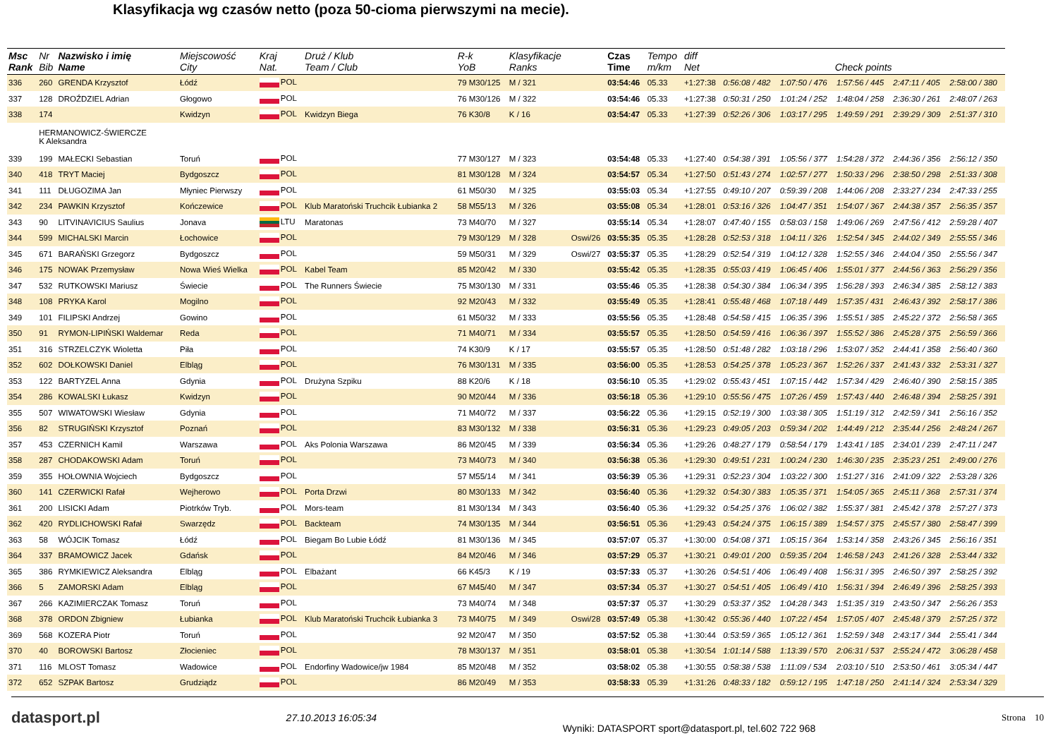Klasyfikacja wg czasów netto (poza 50-cioma pierwszymi na mecie).
| Msc Rank | Nr Bib | Nazwisko i imię Name | Miejscowość City | Kraj Nat. | Druż / Klub Team / Club | R-k YoB | Klasyfikacje Ranks | | Czas Time | Tempo m/km | diff Net | Check points | | | | |
| --- | --- | --- | --- | --- | --- | --- | --- | --- | --- | --- | --- | --- | --- | --- | --- | --- |
| 336 | 260 | GRENDA Krzysztof | Łódź | POL | | 79 M30/125 | M / 321 | | 03:54:46 | 05.33 | +1:27:38 | 0:56:08 / 482 | 1:07:50 / 476 | 1:57:56 / 445 | 2:47:11 / 405 | 2:58:00 / 380 |
| 337 | 128 | DROŹDZIEL Adrian | Głogowo | POL | | 76 M30/126 | M / 322 | | 03:54:46 | 05.33 | +1:27:38 | 0:50:31 / 250 | 1:01:24 / 252 | 1:48:04 / 258 | 2:36:30 / 261 | 2:48:07 / 263 |
| 338 | 174 | | Kwidzyn | POL | Kwidzyn Biega | 76 K30/8 | K / 16 | | 03:54:47 | 05.33 | +1:27:39 | 0:52:26 / 306 | 1:03:17 / 295 | 1:49:59 / 291 | 2:39:29 / 309 | 2:51:37 / 310 |
| | HERMANOWICZ-ŚWIERCZE K Aleksandra | | | | | | | | | | | | | | | |
| 339 | 199 | MAŁECKI Sebastian | Toruń | POL | | 77 M30/127 | M / 323 | | 03:54:48 | 05.33 | +1:27:40 | 0:54:38 / 391 | 1:05:56 / 377 | 1:54:28 / 372 | 2:44:36 / 356 | 2:56:12 / 350 |
| 340 | 418 | TRYT Maciej | Bydgoszcz | POL | | 81 M30/128 | M / 324 | | 03:54:57 | 05.34 | +1:27:50 | 0:51:43 / 274 | 1:02:57 / 277 | 1:50:33 / 296 | 2:38:50 / 298 | 2:51:33 / 308 |
| 341 | 111 | DŁUGOZIMA Jan | Młyniec Pierwszy | POL | | 61 M50/30 | M / 325 | | 03:55:03 | 05.34 | +1:27:55 | 0:49:10 / 207 | 0:59:39 / 208 | 1:44:06 / 208 | 2:33:27 / 234 | 2:47:33 / 255 |
| 342 | 234 | PAWKIN Krzysztof | Kończewice | POL | Klub Maratoński Truchcik Łubianka 2 | 58 M55/13 | M / 326 | | 03:55:08 | 05.34 | +1:28:01 | 0:53:16 / 326 | 1:04:47 / 351 | 1:54:07 / 367 | 2:44:38 / 357 | 2:56:35 / 357 |
| 343 | 90 | LITVINAVICIUS Saulius | Jonava | LTU | Maratonas | 73 M40/70 | M / 327 | | 03:55:14 | 05.34 | +1:28:07 | 0:47:40 / 155 | 0:58:03 / 158 | 1:49:06 / 269 | 2:47:56 / 412 | 2:59:28 / 407 |
| 344 | 599 | MICHALSKI Marcin | Łochowice | POL | | 79 M30/129 | M / 328 | Oswi/26 | 03:55:35 | 05.35 | +1:28:28 | 0:52:53 / 318 | 1:04:11 / 326 | 1:52:54 / 345 | 2:44:02 / 349 | 2:55:55 / 346 |
| 345 | 671 | BARAŃSKI Grzegorz | Bydgoszcz | POL | | 59 M50/31 | M / 329 | Oswi/27 | 03:55:37 | 05.35 | +1:28:29 | 0:52:54 / 319 | 1:04:12 / 328 | 1:52:55 / 346 | 2:44:04 / 350 | 2:55:56 / 347 |
| 346 | 175 | NOWAK Przemysław | Nowa Wieś Wielka | POL | Kabel Team | 85 M20/42 | M / 330 | | 03:55:42 | 05.35 | +1:28:35 | 0:55:03 / 419 | 1:06:45 / 406 | 1:55:01 / 377 | 2:44:56 / 363 | 2:56:29 / 356 |
| 347 | 532 | RUTKOWSKI Mariusz | Świecie | POL | The Runners Świecie | 75 M30/130 | M / 331 | | 03:55:46 | 05.35 | +1:28:38 | 0:54:30 / 384 | 1:06:34 / 395 | 1:56:28 / 393 | 2:46:34 / 385 | 2:58:12 / 383 |
| 348 | 108 | PRYKA Karol | Mogilno | POL | | 92 M20/43 | M / 332 | | 03:55:49 | 05.35 | +1:28:41 | 0:55:48 / 468 | 1:07:18 / 449 | 1:57:35 / 431 | 2:46:43 / 392 | 2:58:17 / 386 |
| 349 | 101 | FILIPSKI Andrzej | Gowino | POL | | 61 M50/32 | M / 333 | | 03:55:56 | 05.35 | +1:28:48 | 0:54:58 / 415 | 1:06:35 / 396 | 1:55:51 / 385 | 2:45:22 / 372 | 2:56:58 / 365 |
| 350 | 91 | RYMON-LIPIŃSKI Waldemar | Reda | POL | | 71 M40/71 | M / 334 | | 03:55:57 | 05.35 | +1:28:50 | 0:54:59 / 416 | 1:06:36 / 397 | 1:55:52 / 386 | 2:45:28 / 375 | 2:56:59 / 366 |
| 351 | 316 | STRZELCZYK Wioletta | Piła | POL | | 74 K30/9 | K / 17 | | 03:55:57 | 05.35 | +1:28:50 | 0:51:48 / 282 | 1:03:18 / 296 | 1:53:07 / 352 | 2:44:41 / 358 | 2:56:40 / 360 |
| 352 | 602 | DOŁKOWSKI Daniel | Elbląg | POL | | 76 M30/131 | M / 335 | | 03:56:00 | 05.35 | +1:28:53 | 0:54:25 / 378 | 1:05:23 / 367 | 1:52:26 / 337 | 2:41:43 / 332 | 2:53:31 / 327 |
| 353 | 122 | BARTYZEL Anna | Gdynia | POL | Drużyna Szpiku | 88 K20/6 | K / 18 | | 03:56:10 | 05.35 | +1:29:02 | 0:55:43 / 451 | 1:07:15 / 442 | 1:57:34 / 429 | 2:46:40 / 390 | 2:58:15 / 385 |
| 354 | 286 | KOWALSKI Łukasz | Kwidzyn | POL | | 90 M20/44 | M / 336 | | 03:56:18 | 05.36 | +1:29:10 | 0:55:56 / 475 | 1:07:26 / 459 | 1:57:43 / 440 | 2:46:48 / 394 | 2:58:25 / 391 |
| 355 | 507 | WIWATOWSKI Wiesław | Gdynia | POL | | 71 M40/72 | M / 337 | | 03:56:22 | 05.36 | +1:29:15 | 0:52:19 / 300 | 1:03:38 / 305 | 1:51:19 / 312 | 2:42:59 / 341 | 2:56:16 / 352 |
| 356 | 82 | STRUGIŃSKI Krzysztof | Poznań | POL | | 83 M30/132 | M / 338 | | 03:56:31 | 05.36 | +1:29:23 | 0:49:05 / 203 | 0:59:34 / 202 | 1:44:49 / 212 | 2:35:44 / 256 | 2:48:24 / 267 |
| 357 | 453 | CZERNICH Kamil | Warszawa | POL | Aks Polonia Warszawa | 86 M20/45 | M / 339 | | 03:56:34 | 05.36 | +1:29:26 | 0:48:27 / 179 | 0:58:54 / 179 | 1:43:41 / 185 | 2:34:01 / 239 | 2:47:11 / 247 |
| 358 | 287 | CHODAKOWSKI Adam | Toruń | POL | | 73 M40/73 | M / 340 | | 03:56:38 | 05.36 | +1:29:30 | 0:49:51 / 231 | 1:00:24 / 230 | 1:46:30 / 235 | 2:35:23 / 251 | 2:49:00 / 276 |
| 359 | 355 | HOŁOWNIA Wojciech | Bydgoszcz | POL | | 57 M55/14 | M / 341 | | 03:56:39 | 05.36 | +1:29:31 | 0:52:23 / 304 | 1:03:22 / 300 | 1:51:27 / 316 | 2:41:09 / 322 | 2:53:28 / 326 |
| 360 | 141 | CZERWICKI Rafał | Wejherowo | POL | Porta Drzwi | 80 M30/133 | M / 342 | | 03:56:40 | 05.36 | +1:29:32 | 0:54:30 / 383 | 1:05:35 / 371 | 1:54:05 / 365 | 2:45:11 / 368 | 2:57:31 / 374 |
| 361 | 200 | LISICKI Adam | Piotrków Tryb. | POL | Mors-team | 81 M30/134 | M / 343 | | 03:56:40 | 05.36 | +1:29:32 | 0:54:25 / 376 | 1:06:02 / 382 | 1:55:37 / 381 | 2:45:42 / 378 | 2:57:27 / 373 |
| 362 | 420 | RYDLICHOWSKI Rafał | Swarzędz | POL | Backteam | 74 M30/135 | M / 344 | | 03:56:51 | 05.36 | +1:29:43 | 0:54:24 / 375 | 1:06:15 / 389 | 1:54:57 / 375 | 2:45:57 / 380 | 2:58:47 / 399 |
| 363 | 58 | WÓJCIK Tomasz | Łódź | POL | Biegam Bo Lubie Łódź | 81 M30/136 | M / 345 | | 03:57:07 | 05.37 | +1:30:00 | 0:54:08 / 371 | 1:05:15 / 364 | 1:53:14 / 358 | 2:43:26 / 345 | 2:56:16 / 351 |
| 364 | 337 | BRAMOWICZ Jacek | Gdańsk | POL | | 84 M20/46 | M / 346 | | 03:57:29 | 05.37 | +1:30:21 | 0:49:01 / 200 | 0:59:35 / 204 | 1:46:58 / 243 | 2:41:26 / 328 | 2:53:44 / 332 |
| 365 | 386 | RYMKIEWICZ Aleksandra | Elbląg | POL | Elbażant | 66 K45/3 | K / 19 | | 03:57:33 | 05.37 | +1:30:26 | 0:54:51 / 406 | 1:06:49 / 408 | 1:56:31 / 395 | 2:46:50 / 397 | 2:58:25 / 392 |
| 366 | 5 | ZAMORSKI Adam | Elbląg | POL | | 67 M45/40 | M / 347 | | 03:57:34 | 05.37 | +1:30:27 | 0:54:51 / 405 | 1:06:49 / 410 | 1:56:31 / 394 | 2:46:49 / 396 | 2:58:25 / 393 |
| 367 | 266 | KAZIMIERCZAK Tomasz | Toruń | POL | | 73 M40/74 | M / 348 | | 03:57:37 | 05.37 | +1:30:29 | 0:53:37 / 352 | 1:04:28 / 343 | 1:51:35 / 319 | 2:43:50 / 347 | 2:56:26 / 353 |
| 368 | 378 | ORDON Zbigniew | Łubianka | POL | Klub Maratoński Truchcik Łubianka 3 | 73 M40/75 | M / 349 | Oswi/28 | 03:57:49 | 05.38 | +1:30:42 | 0:55:36 / 440 | 1:07:22 / 454 | 1:57:05 / 407 | 2:45:48 / 379 | 2:57:25 / 372 |
| 369 | 568 | KOZERA Piotr | Toruń | POL | | 92 M20/47 | M / 350 | | 03:57:52 | 05.38 | +1:30:44 | 0:53:59 / 365 | 1:05:12 / 361 | 1:52:59 / 348 | 2:43:17 / 344 | 2:55:41 / 344 |
| 370 | 40 | BOROWSKI Bartosz | Złocieniec | POL | | 78 M30/137 | M / 351 | | 03:58:01 | 05.38 | +1:30:54 | 1:01:14 / 588 | 1:13:39 / 570 | 2:06:31 / 537 | 2:55:24 / 472 | 3:06:28 / 458 |
| 371 | 116 | MLOST Tomasz | Wadowice | POL | Endorfiny Wadowice/jw 1984 | 85 M20/48 | M / 352 | | 03:58:02 | 05.38 | +1:30:55 | 0:58:38 / 538 | 1:11:09 / 534 | 2:03:10 / 510 | 2:53:50 / 461 | 3:05:34 / 447 |
| 372 | 652 | SZPAK Bartosz | Grudziądz | POL | | 86 M20/49 | M / 353 | | 03:58:33 | 05.39 | +1:31:26 | 0:48:33 / 182 | 0:59:12 / 195 | 1:47:18 / 250 | 2:41:14 / 324 | 2:53:34 / 329 |
datasport.pl 27.10.2013 16:05:34 Wyniki: DATASPORT sport@datasport.pl, tel.602 722 968 Strona 10